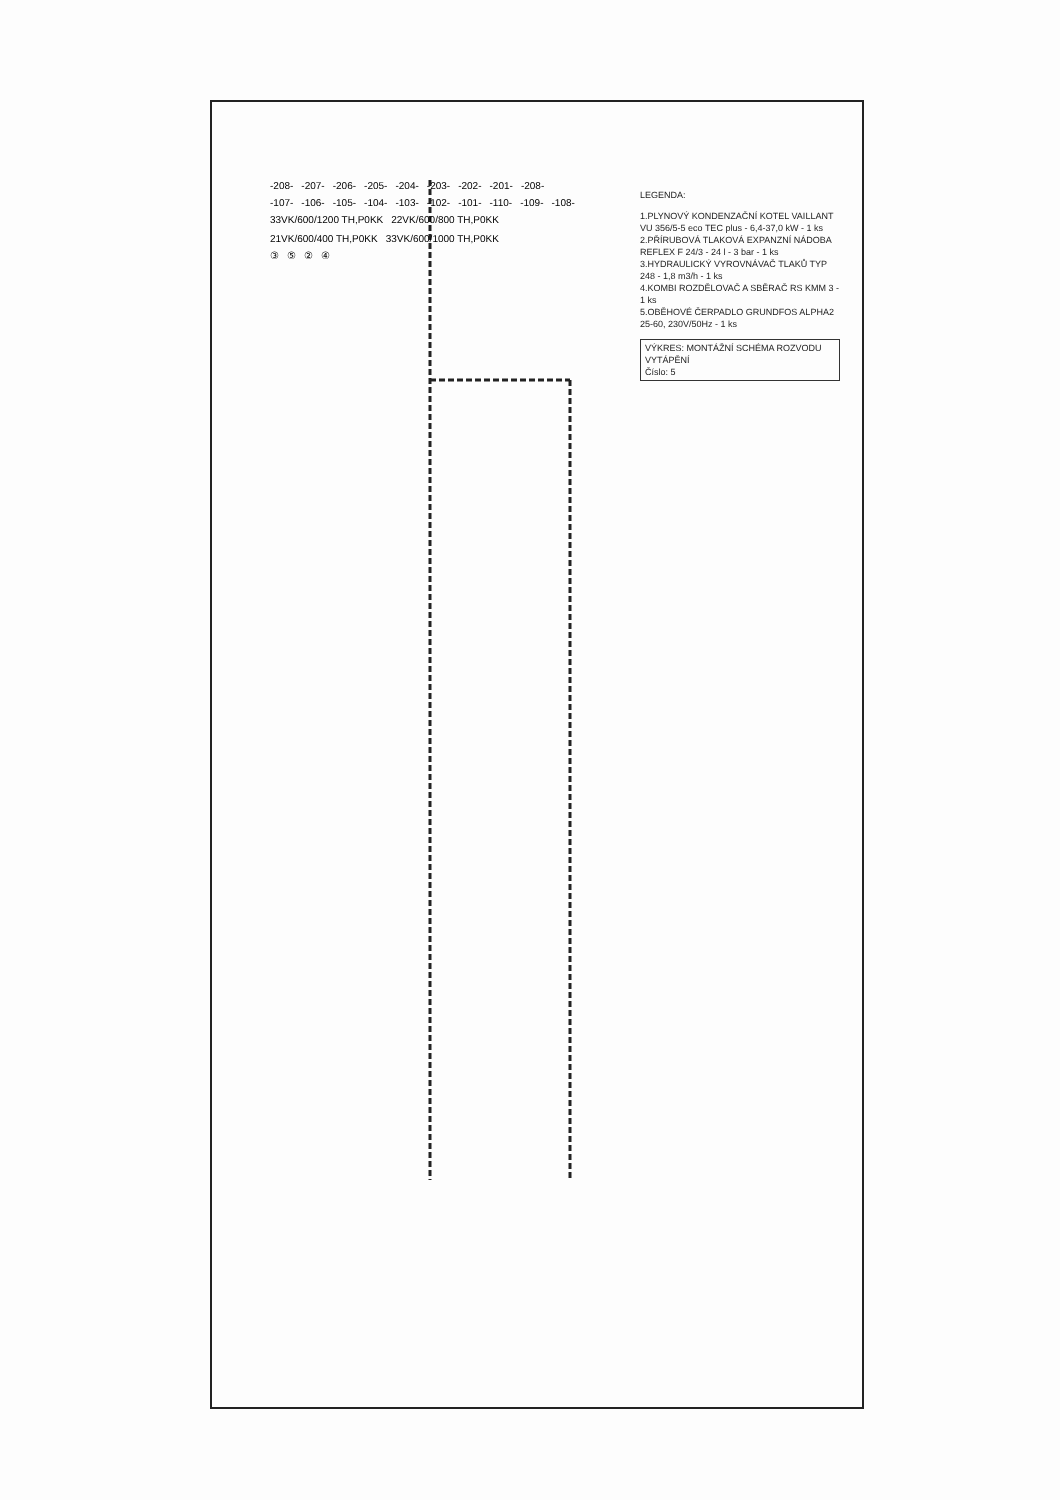-208- -207- -206- -205- -204- -203- -202- -201- -208-
-107- -106- -105- -104- -103- -102- -101- -110- -109- -108-
33VK/600/1200 TH,P0KK 22VK/600/800 TH,P0KK 21VK/600/400 TH,P0KK 33VK/600/1000 TH,P0KK
③⑤②④
LEGENDA:
1.PLYNOVÝ KONDENZAČNÍ KOTEL VAILLANT VU 356/5-5 eco TEC plus - 6,4-37,0 kW - 1 ks
2.PŘÍRUBOVÁ TLAKOVÁ EXPANZNÍ NÁDOBA REFLEX F 24/3 - 24 l - 3 bar - 1 ks
3.HYDRAULICKÝ VYROVNÁVAČ TLAKŮ TYP 248 - 1,8 m3/h - 1 ks
4.KOMBI ROZDĚLOVAČ A SBĚRAČ RS KMM 3 - 1 ks
5.OBĚHOVÉ ČERPADLO GRUNDFOS ALPHA2 25-60, 230V/50Hz - 1 ks
VÝKRES: MONTÁŽNÍ SCHÉMA ROZVODU
VYTÁPĚNÍ
Číslo: 5